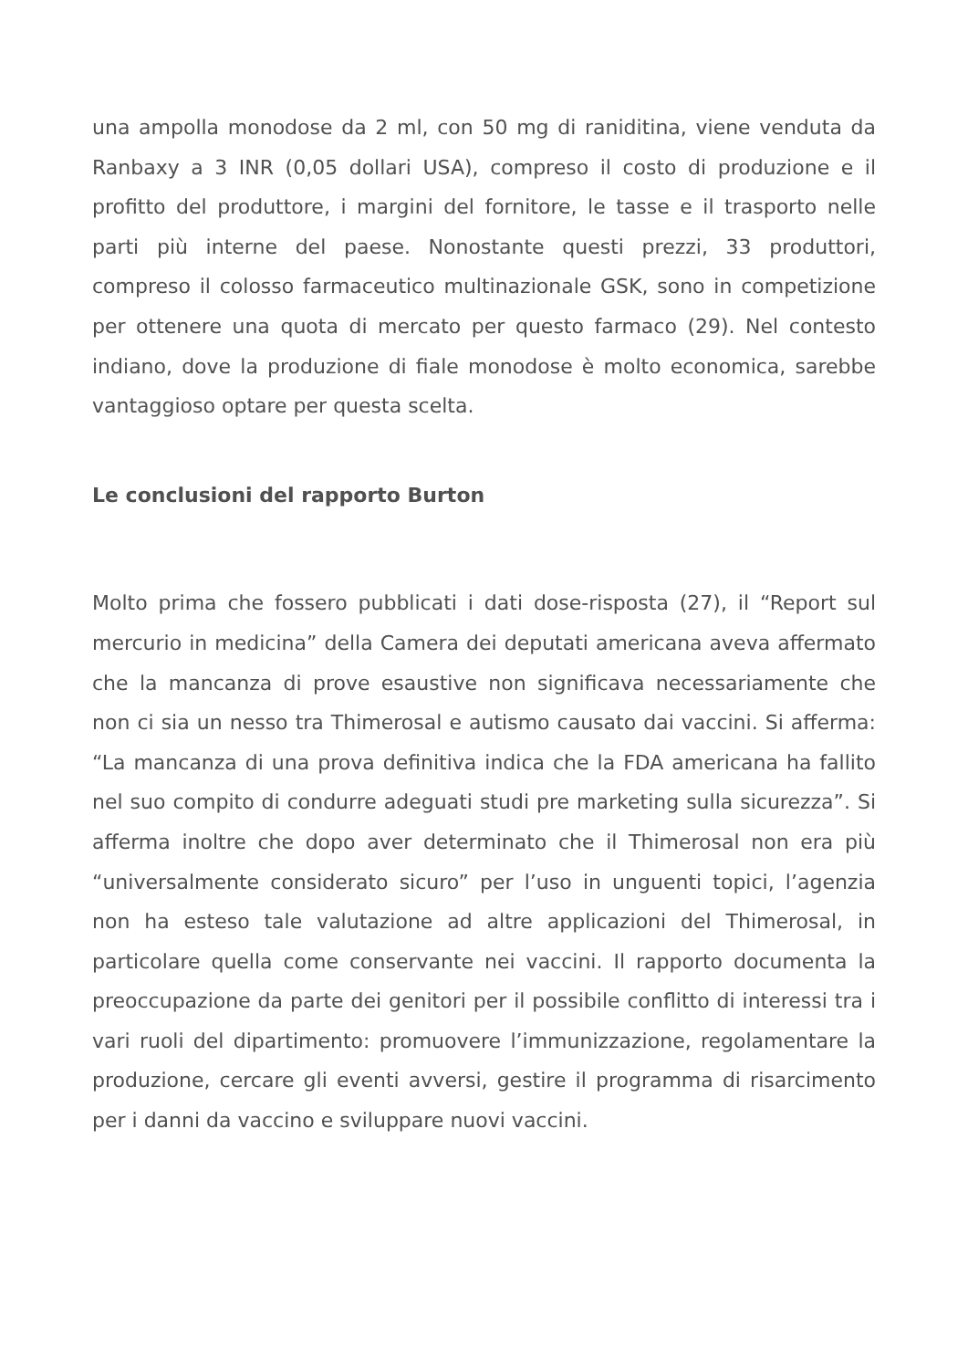una ampolla monodose da 2 ml, con 50 mg di raniditina, viene venduta da Ranbaxy a 3 INR (0,05 dollari USA), compreso il costo di produzione e il profitto del produttore, i margini del fornitore, le tasse e il trasporto nelle parti più interne del paese. Nonostante questi prezzi, 33 produttori, compreso il colosso farmaceutico multinazionale GSK, sono in competizione per ottenere una quota di mercato per questo farmaco (29). Nel contesto indiano, dove la produzione di fiale monodose è molto economica, sarebbe vantaggioso optare per questa scelta.
Le conclusioni del rapporto Burton
Molto prima che fossero pubblicati i dati dose-risposta (27), il “Report sul mercurio in medicina” della Camera dei deputati americana aveva affermato che la mancanza di prove esaustive non significava necessariamente che non ci sia un nesso tra Thimerosal e autismo causato dai vaccini. Si afferma: “La mancanza di una prova definitiva indica che la FDA americana ha fallito nel suo compito di condurre adeguati studi pre marketing sulla sicurezza”. Si afferma inoltre che dopo aver determinato che il Thimerosal non era più “universalmente considerato sicuro” per l’uso in unguenti topici, l’agenzia non ha esteso tale valutazione ad altre applicazioni del Thimerosal, in particolare quella come conservante nei vaccini. Il rapporto documenta la preoccupazione da parte dei genitori per il possibile conflitto di interessi tra i vari ruoli del dipartimento: promuovere l’immunizzazione, regolamentare la produzione, cercare gli eventi avversi, gestire il programma di risarcimento per i danni da vaccino e sviluppare nuovi vaccini.